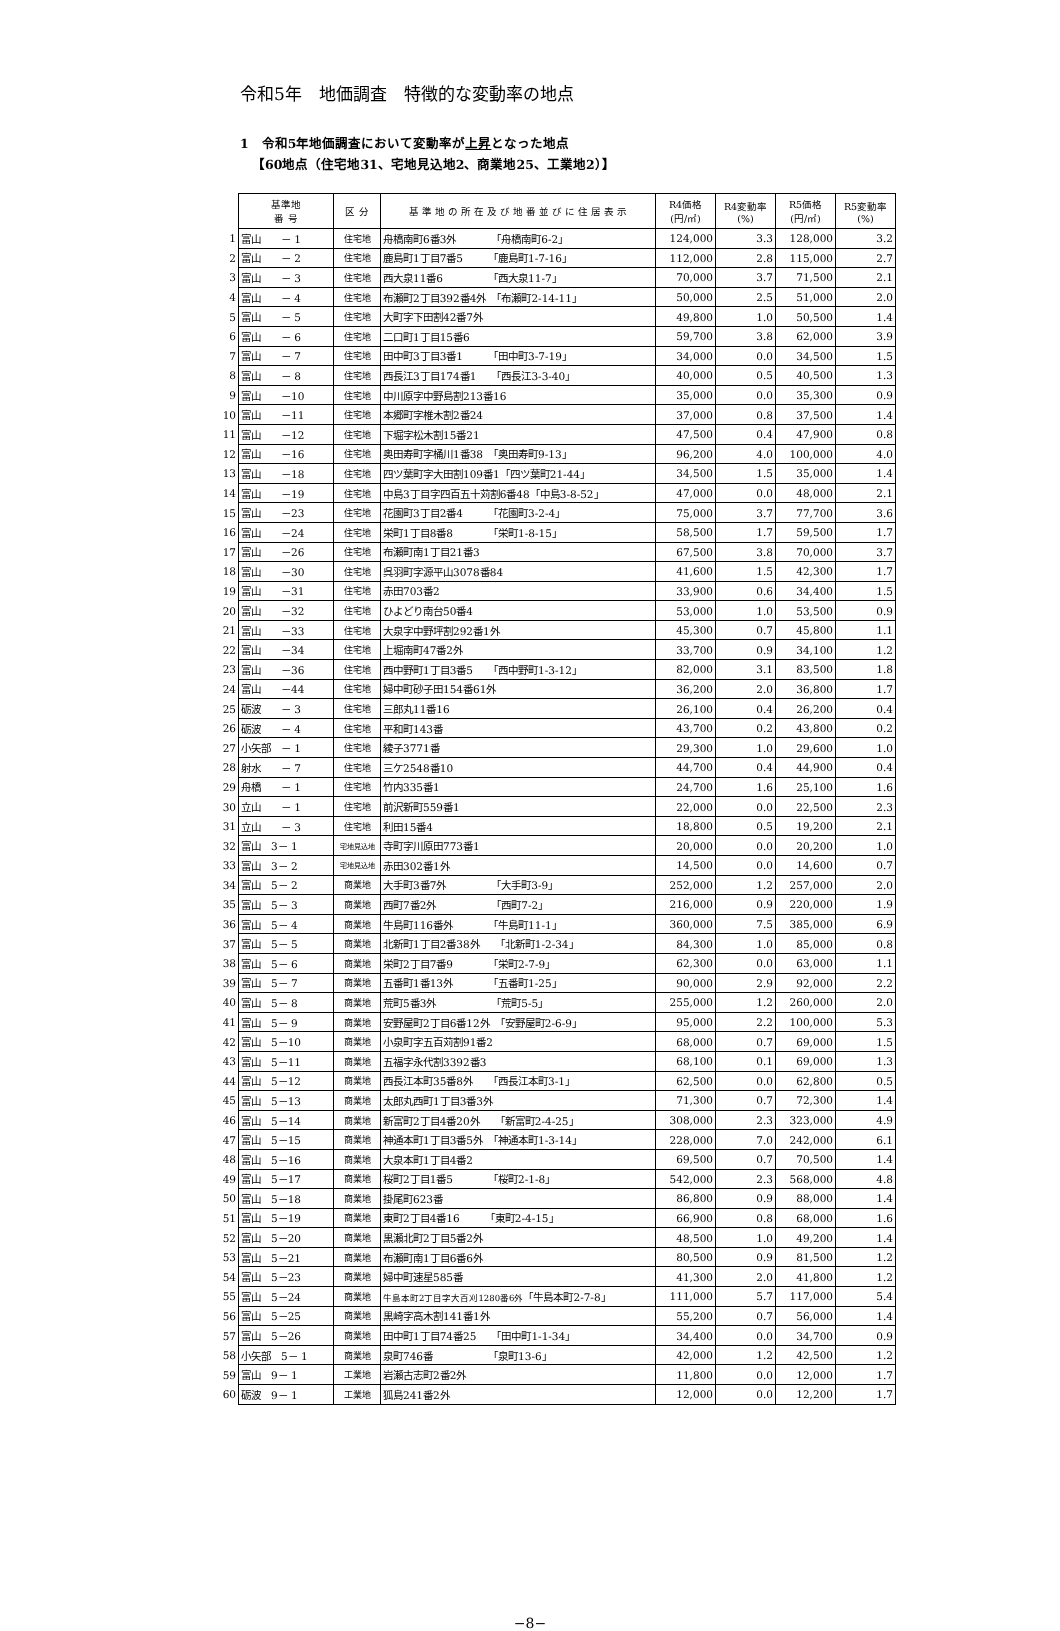令和5年　地価調査　特徴的な変動率の地点
1　令和5年地価調査において変動率が上昇となった地点
【60地点（住宅地31、宅地見込地2、商業地25、工業地2）】
| | 基準地 番 号 | 区 分 | 基 準 地 の 所 在 及 び 地 番 並 び に 住 居 表 示 | R4価格 (円/㎡) | R4変動率 (%) | R5価格 (円/㎡) | R5変動率 (%) |
| 1 | 富山 － 1 | 住宅地 | 舟橋南町6番3外 「舟橋南町6-2」 | 124,000 | 3.3 | 128,000 | 3.2 |
| 2 | 富山 － 2 | 住宅地 | 鹿島町1丁目7番5 「鹿島町1-7-16」 | 112,000 | 2.8 | 115,000 | 2.7 |
| 3 | 富山 － 3 | 住宅地 | 西大泉11番6 「西大泉11-7」 | 70,000 | 3.7 | 71,500 | 2.1 |
| 4 | 富山 － 4 | 住宅地 | 布瀬町2丁目392番4外 「布瀬町2-14-11」 | 50,000 | 2.5 | 51,000 | 2.0 |
| 5 | 富山 － 5 | 住宅地 | 大町字下田割42番7外 | 49,800 | 1.0 | 50,500 | 1.4 |
| 6 | 富山 － 6 | 住宅地 | 二口町1丁目15番6 | 59,700 | 3.8 | 62,000 | 3.9 |
| 7 | 富山 － 7 | 住宅地 | 田中町3丁目3番1 「田中町3-7-19」 | 34,000 | 0.0 | 34,500 | 1.5 |
| 8 | 富山 － 8 | 住宅地 | 西長江3丁目174番1 「西長江3-3-40」 | 40,000 | 0.5 | 40,500 | 1.3 |
| 9 | 富山 －10 | 住宅地 | 中川原字中野島割213番16 | 35,000 | 0.0 | 35,300 | 0.9 |
| 10 | 富山 －11 | 住宅地 | 本郷町字椎木割2番24 | 37,000 | 0.8 | 37,500 | 1.4 |
| 11 | 富山 －12 | 住宅地 | 下堀字松木割15番21 | 47,500 | 0.4 | 47,900 | 0.8 |
| 12 | 富山 －16 | 住宅地 | 奥田寿町字桶川1番38 「奥田寿町9-13」 | 96,200 | 4.0 | 100,000 | 4.0 |
| 13 | 富山 －18 | 住宅地 | 四ツ葉町字大田割109番1「四ツ葉町21-44」 | 34,500 | 1.5 | 35,000 | 1.4 |
| 14 | 富山 －19 | 住宅地 | 中島3丁目字四百五十苅割6番48「中島3-8-52」 | 47,000 | 0.0 | 48,000 | 2.1 |
| 15 | 富山 －23 | 住宅地 | 花園町3丁目2番4 「花園町3-2-4」 | 75,000 | 3.7 | 77,700 | 3.6 |
| 16 | 富山 －24 | 住宅地 | 栄町1丁目8番8 「栄町1-8-15」 | 58,500 | 1.7 | 59,500 | 1.7 |
| 17 | 富山 －26 | 住宅地 | 布瀬町南1丁目21番3 | 67,500 | 3.8 | 70,000 | 3.7 |
| 18 | 富山 －30 | 住宅地 | 呉羽町字源平山3078番84 | 41,600 | 1.5 | 42,300 | 1.7 |
| 19 | 富山 －31 | 住宅地 | 赤田703番2 | 33,900 | 0.6 | 34,400 | 1.5 |
| 20 | 富山 －32 | 住宅地 | ひよどり南台50番4 | 53,000 | 1.0 | 53,500 | 0.9 |
| 21 | 富山 －33 | 住宅地 | 大泉字中野坪割292番1外 | 45,300 | 0.7 | 45,800 | 1.1 |
| 22 | 富山 －34 | 住宅地 | 上堀南町47番2外 | 33,700 | 0.9 | 34,100 | 1.2 |
| 23 | 富山 －36 | 住宅地 | 西中野町1丁目3番5 「西中野町1-3-12」 | 82,000 | 3.1 | 83,500 | 1.8 |
| 24 | 富山 －44 | 住宅地 | 婦中町砂子田154番61外 | 36,200 | 2.0 | 36,800 | 1.7 |
| 25 | 砺波 － 3 | 住宅地 | 三郎丸11番16 | 26,100 | 0.4 | 26,200 | 0.4 |
| 26 | 砺波 － 4 | 住宅地 | 平和町143番 | 43,700 | 0.2 | 43,800 | 0.2 |
| 27 | 小矢部 － 1 | 住宅地 | 綾子3771番 | 29,300 | 1.0 | 29,600 | 1.0 |
| 28 | 射水 － 7 | 住宅地 | 三ケ2548番10 | 44,700 | 0.4 | 44,900 | 0.4 |
| 29 | 舟橋 － 1 | 住宅地 | 竹内335番1 | 24,700 | 1.6 | 25,100 | 1.6 |
| 30 | 立山 － 1 | 住宅地 | 前沢新町559番1 | 22,000 | 0.0 | 22,500 | 2.3 |
| 31 | 立山 － 3 | 住宅地 | 利田15番4 | 18,800 | 0.5 | 19,200 | 2.1 |
| 32 | 富山 3－ 1 | 宅地見込地 | 寺町字川原田773番1 | 20,000 | 0.0 | 20,200 | 1.0 |
| 33 | 富山 3－ 2 | 宅地見込地 | 赤田302番1外 | 14,500 | 0.0 | 14,600 | 0.7 |
| 34 | 富山 5－ 2 | 商業地 | 大手町3番7外 「大手町3-9」 | 252,000 | 1.2 | 257,000 | 2.0 |
| 35 | 富山 5－ 3 | 商業地 | 西町7番2外 「西町7-2」 | 216,000 | 0.9 | 220,000 | 1.9 |
| 36 | 富山 5－ 4 | 商業地 | 牛島町116番外 「牛島町11-1」 | 360,000 | 7.5 | 385,000 | 6.9 |
| 37 | 富山 5－ 5 | 商業地 | 北新町1丁目2番38外 「北新町1-2-34」 | 84,300 | 1.0 | 85,000 | 0.8 |
| 38 | 富山 5－ 6 | 商業地 | 栄町2丁目7番9 「栄町2-7-9」 | 62,300 | 0.0 | 63,000 | 1.1 |
| 39 | 富山 5－ 7 | 商業地 | 五番町1番13外 「五番町1-25」 | 90,000 | 2.9 | 92,000 | 2.2 |
| 40 | 富山 5－ 8 | 商業地 | 荒町5番3外 「荒町5-5」 | 255,000 | 1.2 | 260,000 | 2.0 |
| 41 | 富山 5－ 9 | 商業地 | 安野屋町2丁目6番12外 「安野屋町2-6-9」 | 95,000 | 2.2 | 100,000 | 5.3 |
| 42 | 富山 5－10 | 商業地 | 小泉町字五百苅割91番2 | 68,000 | 0.7 | 69,000 | 1.5 |
| 43 | 富山 5－11 | 商業地 | 五福字永代割3392番3 | 68,100 | 0.1 | 69,000 | 1.3 |
| 44 | 富山 5－12 | 商業地 | 西長江本町35番8外 「西長江本町3-1」 | 62,500 | 0.0 | 62,800 | 0.5 |
| 45 | 富山 5－13 | 商業地 | 太郎丸西町1丁目3番3外 | 71,300 | 0.7 | 72,300 | 1.4 |
| 46 | 富山 5－14 | 商業地 | 新富町2丁目4番20外 「新富町2-4-25」 | 308,000 | 2.3 | 323,000 | 4.9 |
| 47 | 富山 5－15 | 商業地 | 神通本町1丁目3番5外 「神通本町1-3-14」 | 228,000 | 7.0 | 242,000 | 6.1 |
| 48 | 富山 5－16 | 商業地 | 大泉本町1丁目4番2 | 69,500 | 0.7 | 70,500 | 1.4 |
| 49 | 富山 5－17 | 商業地 | 桜町2丁目1番5 「桜町2-1-8」 | 542,000 | 2.3 | 568,000 | 4.8 |
| 50 | 富山 5－18 | 商業地 | 掛尾町623番 | 86,800 | 0.9 | 88,000 | 1.4 |
| 51 | 富山 5－19 | 商業地 | 東町2丁目4番16 「東町2-4-15」 | 66,900 | 0.8 | 68,000 | 1.6 |
| 52 | 富山 5－20 | 商業地 | 黒瀬北町2丁目5番2外 | 48,500 | 1.0 | 49,200 | 1.4 |
| 53 | 富山 5－21 | 商業地 | 布瀬町南1丁目6番6外 | 80,500 | 0.9 | 81,500 | 1.2 |
| 54 | 富山 5－23 | 商業地 | 婦中町速星585番 | 41,300 | 2.0 | 41,800 | 1.2 |
| 55 | 富山 5－24 | 商業地 | 牛島本町2丁目字大百刈1280番6外 「牛島本町2-7-8」 | 111,000 | 5.7 | 117,000 | 5.4 |
| 56 | 富山 5－25 | 商業地 | 黒崎字高木割141番1外 | 55,200 | 0.7 | 56,000 | 1.4 |
| 57 | 富山 5－26 | 商業地 | 田中町1丁目74番25 「田中町1-1-34」 | 34,400 | 0.0 | 34,700 | 0.9 |
| 58 | 小矢部 5－ 1 | 商業地 | 泉町746番 「泉町13-6」 | 42,000 | 1.2 | 42,500 | 1.2 |
| 59 | 富山 9－ 1 | 工業地 | 岩瀬古志町2番2外 | 11,800 | 0.0 | 12,000 | 1.7 |
| 60 | 砺波 9－ 1 | 工業地 | 狐島241番2外 | 12,000 | 0.0 | 12,200 | 1.7 |
−8−